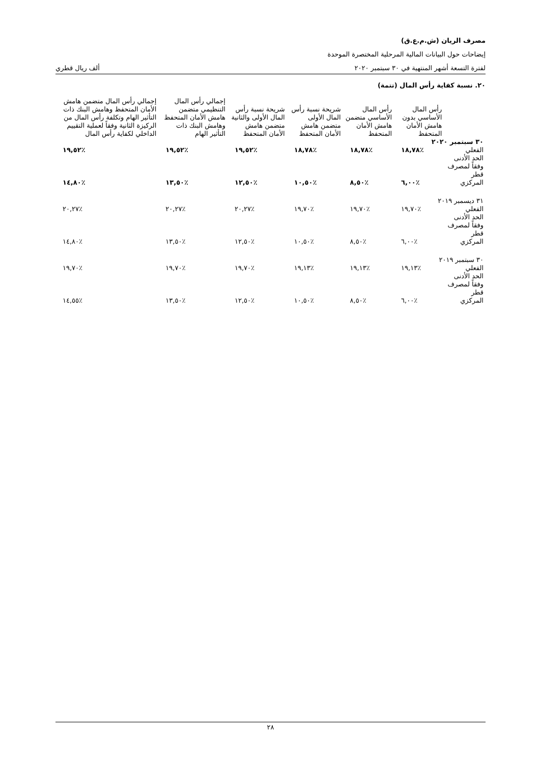مصرف الريان (ش.م.ع.ق)
إيضاحات حول البيانات المالية المرحلية المختصرة الموحدة
لفترة التسعة أشهر المنتهية في ٣٠ سبتمبر ٢٠٢٠ ألف ريال قطري
٢٠. نسبة كفاية رأس المال (تتمة)
| | رأس المال الأساسي بدون هامش الأمان المتحفظ | رأس المال الأساسي متضمن هامش الأمان المتحفظ | شريحة نسبة رأس المال الأولى متضمن هامش الأمان المتحفظ | شريحة نسبة رأس المال الأولى والثانية متضمن هامش الأمان المتحفظ | إجمالي رأس المال التنظيمي متضمن هامش الأمان المتحفظ وهامش البنك ذات التأثير الهام | إجمالي رأس المال متضمن هامش الأمان المتحفظ وهامش البنك ذات التأثير الهام وتكلفة رأس المال من الركيزة الثانية وفقاً لعملية التقييم الداخلي لكفاية رأس المال |
| --- | --- | --- | --- | --- | --- | --- |
| ٣٠ سبتمبر ٢٠٢٠ | | | | | | |
| الفعلي | ٪١٨,٧٨ | ٪١٨,٧٨ | ٪١٨,٧٨ | ٪١٩,٥٢ | ٪١٩,٥٢ | ٪١٩,٥٢ |
| الحد الأدنى وفقاً لمصرف قطر المركزي | ٪٦,٠٠ | ٪٨,٥٠ | ٪١٠,٥٠ | ٪١٢,٥٠ | ٪١٣,٥٠ | ٪١٤,٨٠ |
| ٣١ ديسمبر ٢٠١٩ | | | | | | |
| الفعلي | ٪١٩,٧٠ | ٪١٩,٧٠ | ٪١٩,٧٠ | ٪٢٠,٢٧ | ٪٢٠,٢٧ | ٪٢٠,٢٧ |
| الحد الأدنى وفقاً لمصرف قطر المركزي | ٪٦,٠٠ | ٪٨,٥٠ | ٪١٠,٥٠ | ٪١٢,٥٠ | ٪١٣,٥٠ | ٪١٤,٨٠ |
| ٣٠ سبتمبر ٢٠١٩ | | | | | | |
| الفعلي | ٪١٩,١٣ | ٪١٩,١٣ | ٪١٩,١٣ | ٪١٩,٧٠ | ٪١٩,٧٠ | ٪١٩,٧٠ |
| الحد الأدنى وفقاً لمصرف قطر المركزي | ٪٦,٠٠ | ٪٨,٥٠ | ٪١٠,٥٠ | ٪١٢,٥٠ | ٪١٣,٥٠ | ٪١٤,٥٥ |
٢٨